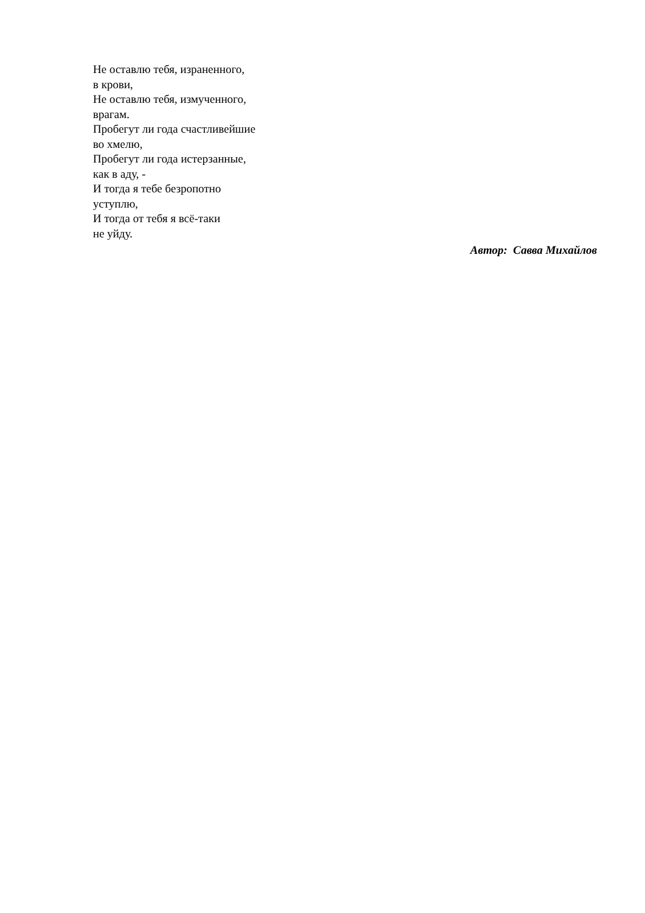Не оставлю тебя, израненного,
в крови,
Не оставлю тебя, измученного,
врагам.
Пробегут ли года счастливейшие
во хмелю,
Пробегут ли года истерзанные,
как в аду, -
И тогда я тебе безропотно
уступлю,
И тогда от тебя я всё-таки
не уйду.
Автор: Савва Михайлов